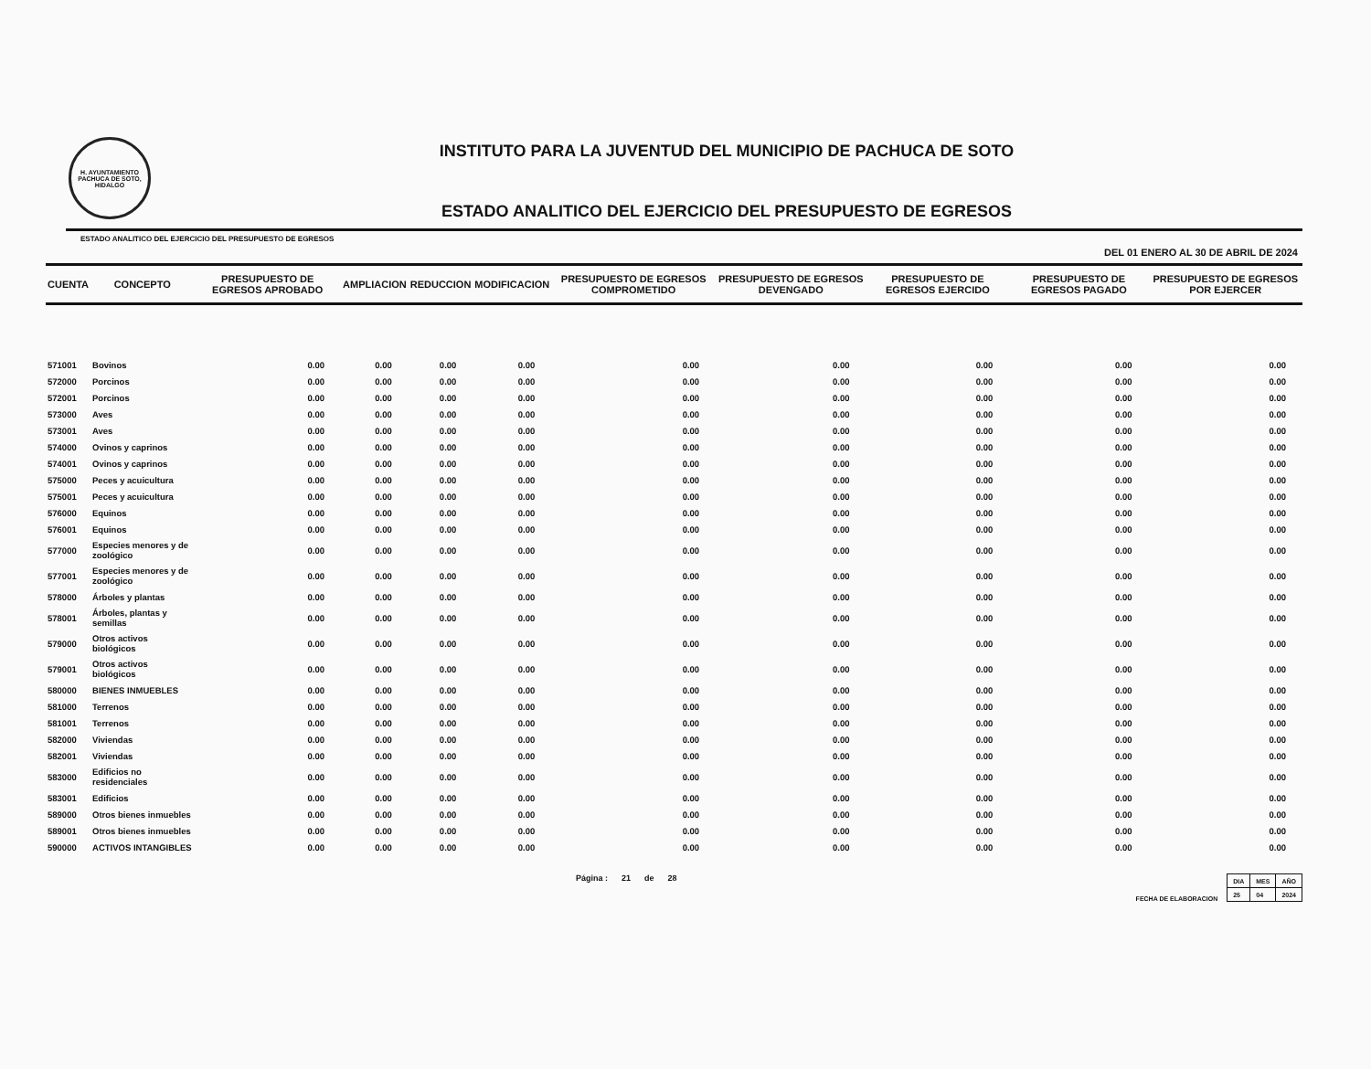H. AYUNTAMIENTO
PACHUCA DE SOTO, HIDALGO
INSTITUTO PARA LA JUVENTUD DEL MUNICIPIO DE PACHUCA DE SOTO
ESTADO ANALITICO DEL EJERCICIO DEL PRESUPUESTO DE EGRESOS
ESTADO ANALITICO DEL EJERCICIO DEL PRESUPUESTO DE EGRESOS
DEL 01 ENERO AL 30 DE ABRIL DE 2024
| CUENTA | CONCEPTO | PRESUPUESTO DE EGRESOS APROBADO | AMPLIACION | REDUCCION | MODIFICACION | PRESUPUESTO DE EGRESOS COMPROMETIDO | PRESUPUESTO DE EGRESOS DEVENGADO | PRESUPUESTO DE EGRESOS EJERCIDO | PRESUPUESTO DE EGRESOS PAGADO | PRESUPUESTO DE EGRESOS POR EJERCER |
| --- | --- | --- | --- | --- | --- | --- | --- | --- | --- | --- |
| 571001 | Bovinos | 0.00 | 0.00 | 0.00 | 0.00 | 0.00 | 0.00 | 0.00 | 0.00 | 0.00 |
| 572000 | Porcinos | 0.00 | 0.00 | 0.00 | 0.00 | 0.00 | 0.00 | 0.00 | 0.00 | 0.00 |
| 572001 | Porcinos | 0.00 | 0.00 | 0.00 | 0.00 | 0.00 | 0.00 | 0.00 | 0.00 | 0.00 |
| 573000 | Aves | 0.00 | 0.00 | 0.00 | 0.00 | 0.00 | 0.00 | 0.00 | 0.00 | 0.00 |
| 573001 | Aves | 0.00 | 0.00 | 0.00 | 0.00 | 0.00 | 0.00 | 0.00 | 0.00 | 0.00 |
| 574000 | Ovinos y caprinos | 0.00 | 0.00 | 0.00 | 0.00 | 0.00 | 0.00 | 0.00 | 0.00 | 0.00 |
| 574001 | Ovinos y caprinos | 0.00 | 0.00 | 0.00 | 0.00 | 0.00 | 0.00 | 0.00 | 0.00 | 0.00 |
| 575000 | Peces y acuicultura | 0.00 | 0.00 | 0.00 | 0.00 | 0.00 | 0.00 | 0.00 | 0.00 | 0.00 |
| 575001 | Peces y acuicultura | 0.00 | 0.00 | 0.00 | 0.00 | 0.00 | 0.00 | 0.00 | 0.00 | 0.00 |
| 576000 | Equinos | 0.00 | 0.00 | 0.00 | 0.00 | 0.00 | 0.00 | 0.00 | 0.00 | 0.00 |
| 576001 | Equinos | 0.00 | 0.00 | 0.00 | 0.00 | 0.00 | 0.00 | 0.00 | 0.00 | 0.00 |
| 577000 | Especies menores y de zoológico | 0.00 | 0.00 | 0.00 | 0.00 | 0.00 | 0.00 | 0.00 | 0.00 | 0.00 |
| 577001 | Especies menores y de zoológico | 0.00 | 0.00 | 0.00 | 0.00 | 0.00 | 0.00 | 0.00 | 0.00 | 0.00 |
| 578000 | Árboles y plantas | 0.00 | 0.00 | 0.00 | 0.00 | 0.00 | 0.00 | 0.00 | 0.00 | 0.00 |
| 578001 | Árboles, plantas y semillas | 0.00 | 0.00 | 0.00 | 0.00 | 0.00 | 0.00 | 0.00 | 0.00 | 0.00 |
| 579000 | Otros activos biológicos | 0.00 | 0.00 | 0.00 | 0.00 | 0.00 | 0.00 | 0.00 | 0.00 | 0.00 |
| 579001 | Otros activos biológicos | 0.00 | 0.00 | 0.00 | 0.00 | 0.00 | 0.00 | 0.00 | 0.00 | 0.00 |
| 580000 | BIENES INMUEBLES | 0.00 | 0.00 | 0.00 | 0.00 | 0.00 | 0.00 | 0.00 | 0.00 | 0.00 |
| 581000 | Terrenos | 0.00 | 0.00 | 0.00 | 0.00 | 0.00 | 0.00 | 0.00 | 0.00 | 0.00 |
| 581001 | Terrenos | 0.00 | 0.00 | 0.00 | 0.00 | 0.00 | 0.00 | 0.00 | 0.00 | 0.00 |
| 582000 | Viviendas | 0.00 | 0.00 | 0.00 | 0.00 | 0.00 | 0.00 | 0.00 | 0.00 | 0.00 |
| 582001 | Viviendas | 0.00 | 0.00 | 0.00 | 0.00 | 0.00 | 0.00 | 0.00 | 0.00 | 0.00 |
| 583000 | Edificios no residenciales | 0.00 | 0.00 | 0.00 | 0.00 | 0.00 | 0.00 | 0.00 | 0.00 | 0.00 |
| 583001 | Edificios | 0.00 | 0.00 | 0.00 | 0.00 | 0.00 | 0.00 | 0.00 | 0.00 | 0.00 |
| 589000 | Otros bienes inmuebles | 0.00 | 0.00 | 0.00 | 0.00 | 0.00 | 0.00 | 0.00 | 0.00 | 0.00 |
| 589001 | Otros bienes inmuebles | 0.00 | 0.00 | 0.00 | 0.00 | 0.00 | 0.00 | 0.00 | 0.00 | 0.00 |
| 590000 | ACTIVOS INTANGIBLES | 0.00 | 0.00 | 0.00 | 0.00 | 0.00 | 0.00 | 0.00 | 0.00 | 0.00 |
Página : 21 de 28
FECHA DE ELABORACION
| DIA | MES | AÑO |
| 25 | 04 | 2024 |